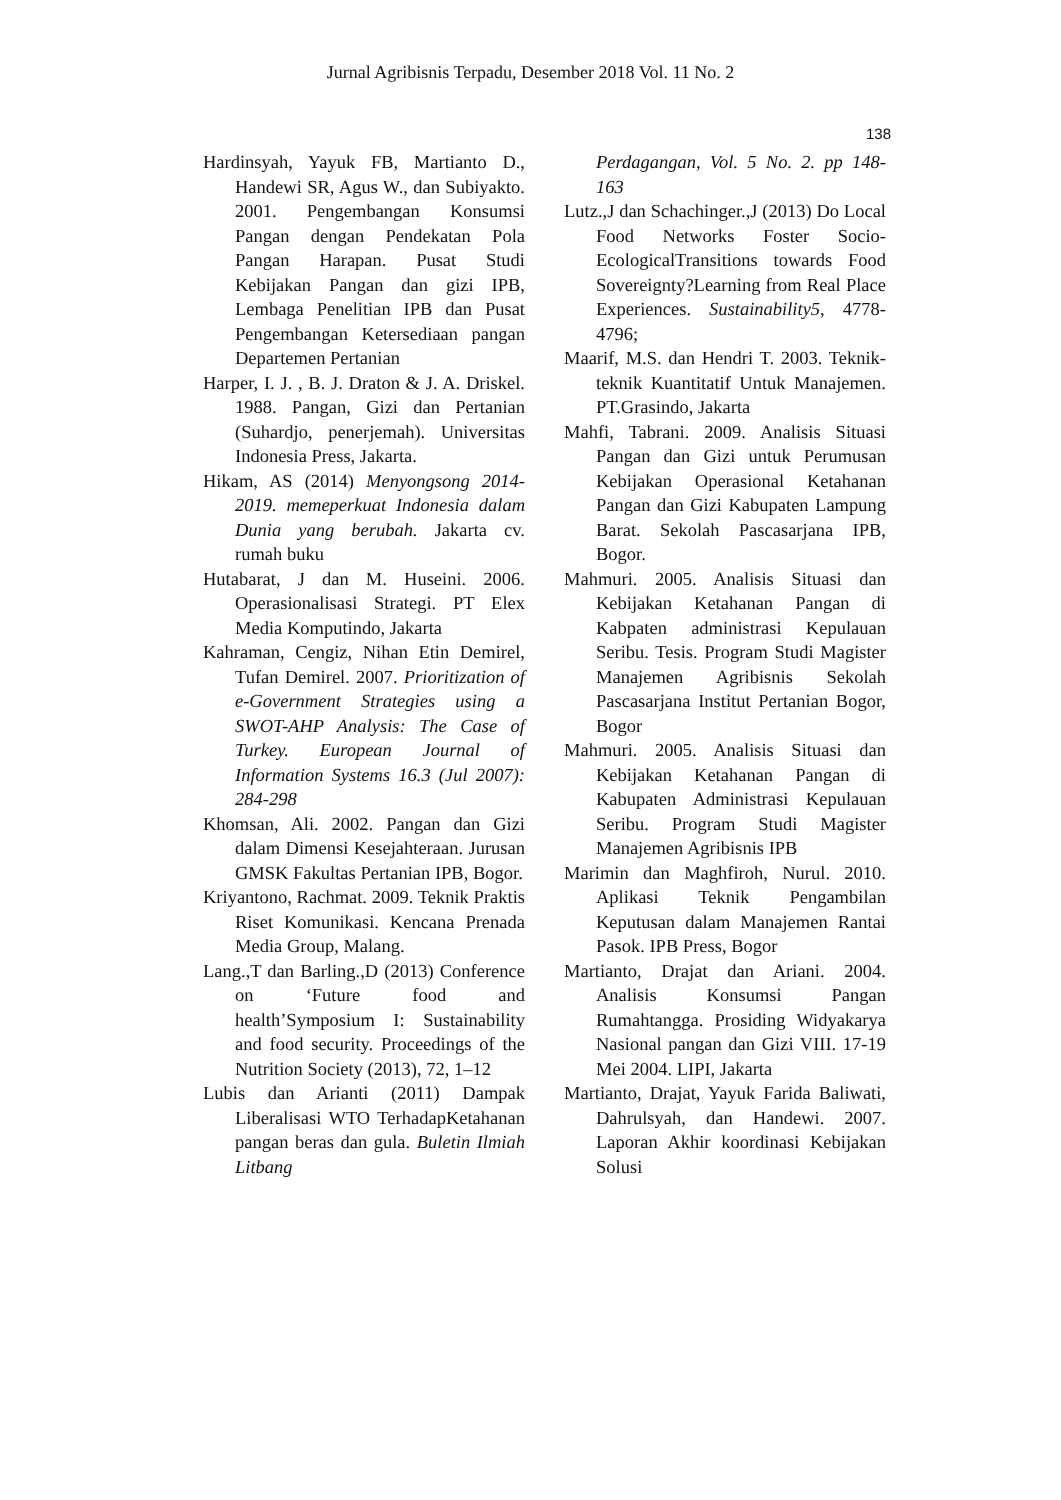Jurnal Agribisnis Terpadu, Desember 2018 Vol. 11 No. 2
138
Hardinsyah, Yayuk FB, Martianto D., Handewi SR, Agus W., dan Subiyakto. 2001. Pengembangan Konsumsi Pangan dengan Pendekatan Pola Pangan Harapan. Pusat Studi Kebijakan Pangan dan gizi IPB, Lembaga Penelitian IPB dan Pusat Pengembangan Ketersediaan pangan Departemen Pertanian
Harper, I. J. , B. J. Draton & J. A. Driskel. 1988. Pangan, Gizi dan Pertanian (Suhardjo, penerjemah). Universitas Indonesia Press, Jakarta.
Hikam, AS (2014) Menyongsong 2014-2019. memeperkuat Indonesia dalam Dunia yang berubah. Jakarta cv. rumah buku
Hutabarat, J dan M. Huseini. 2006. Operasionalisasi Strategi. PT Elex Media Komputindo, Jakarta
Kahraman, Cengiz, Nihan Etin Demirel, Tufan Demirel. 2007. Prioritization of e-Government Strategies using a SWOT-AHP Analysis: The Case of Turkey. European Journal of Information Systems 16.3 (Jul 2007): 284-298
Khomsan, Ali. 2002. Pangan dan Gizi dalam Dimensi Kesejahteraan. Jurusan GMSK Fakultas Pertanian IPB, Bogor.
Kriyantono, Rachmat. 2009. Teknik Praktis Riset Komunikasi. Kencana Prenada Media Group, Malang.
Lang.,T dan Barling.,D (2013) Conference on ‘Future food and health’Symposium I: Sustainability and food security. Proceedings of the Nutrition Society (2013), 72, 1–12
Lubis dan Arianti (2011) Dampak Liberalisasi WTO TerhadapKetahanan pangan beras dan gula. Buletin Ilmiah Litbang
Perdagangan, Vol. 5 No. 2. pp 148-163
Lutz.,J dan Schachinger.,J (2013) Do Local Food Networks Foster Socio-EcologicalTransitions towards Food Sovereignty?Learning from Real Place Experiences. Sustainability5, 4778-4796;
Maarif, M.S. dan Hendri T. 2003. Teknik-teknik Kuantitatif Untuk Manajemen. PT.Grasindo, Jakarta
Mahfi, Tabrani. 2009. Analisis Situasi Pangan dan Gizi untuk Perumusan Kebijakan Operasional Ketahanan Pangan dan Gizi Kabupaten Lampung Barat. Sekolah Pascasarjana IPB, Bogor.
Mahmuri. 2005. Analisis Situasi dan Kebijakan Ketahanan Pangan di Kabpaten administrasi Kepulauan Seribu. Tesis. Program Studi Magister Manajemen Agribisnis Sekolah Pascasarjana Institut Pertanian Bogor, Bogor
Mahmuri. 2005. Analisis Situasi dan Kebijakan Ketahanan Pangan di Kabupaten Administrasi Kepulauan Seribu. Program Studi Magister Manajemen Agribisnis IPB
Marimin dan Maghfiroh, Nurul. 2010. Aplikasi Teknik Pengambilan Keputusan dalam Manajemen Rantai Pasok. IPB Press, Bogor
Martianto, Drajat dan Ariani. 2004. Analisis Konsumsi Pangan Rumahtangga. Prosiding Widyakarya Nasional pangan dan Gizi VIII. 17-19 Mei 2004. LIPI, Jakarta
Martianto, Drajat, Yayuk Farida Baliwati, Dahrulsyah, dan Handewi. 2007. Laporan Akhir koordinasi Kebijakan Solusi